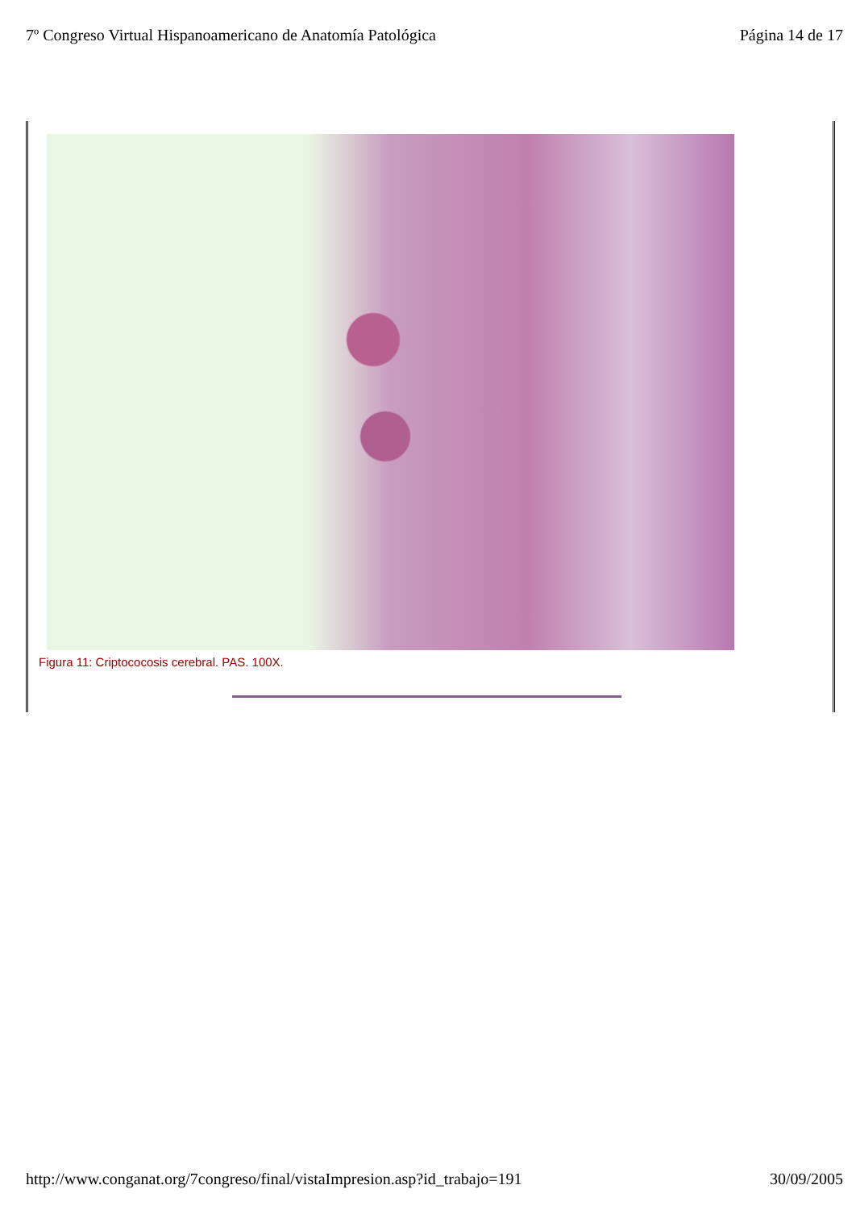7º Congreso Virtual Hispanoamericano de Anatomía Patológica Página 14 de 17
Figura 11: Criptococosis cerebral. PAS. 100X.
http://www.conganat.org/7congreso/final/vistaImpresion.asp?id_trabajo=191 30/09/2005